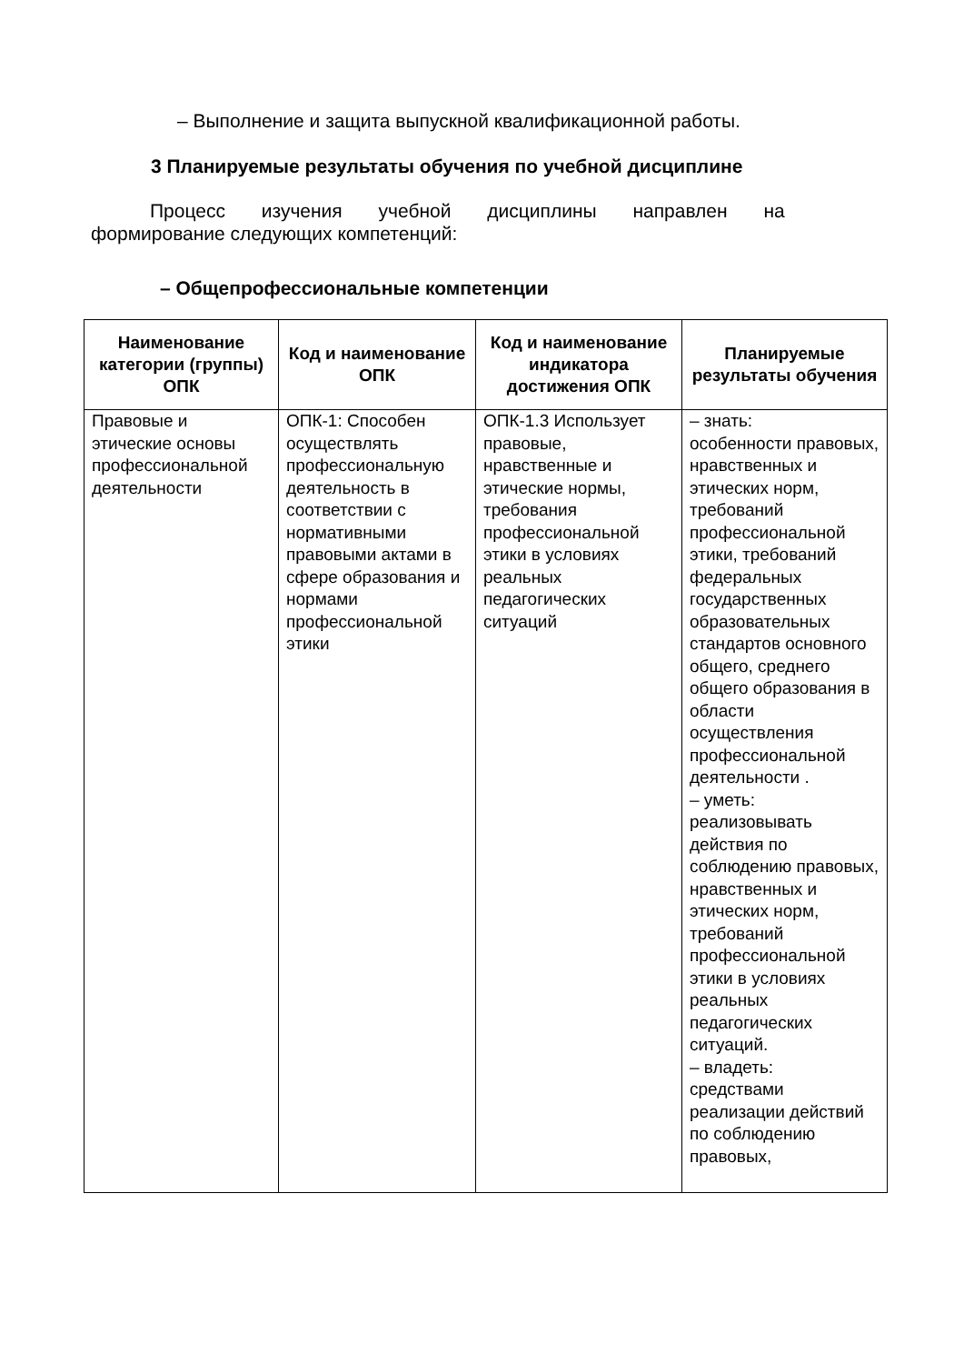– Выполнение и защита выпускной квалификационной работы.
3 Планируемые результаты обучения по учебной дисциплине
Процесс изучения учебной дисциплины направлен на
формирование следующих компетенций:
– Общепрофессиональные компетенции
| Наименование категории (группы) ОПК | Код и наименование ОПК | Код и наименование индикатора достижения ОПК | Планируемые результаты обучения |
| --- | --- | --- | --- |
| Правовые и этические основы профессиональной деятельности | ОПК-1: Способен осуществлять профессиональную деятельность в соответствии с нормативными правовыми актами в сфере образования и нормами профессиональной этики | ОПК-1.3 Использует правовые, нравственные и этические нормы, требования профессиональной этики в условиях реальных педагогических ситуаций | – знать: особенности правовых, нравственных и этических норм, требований профессиональной этики, требований федеральных государственных образовательных стандартов основного общего, среднего общего образования в области осуществления профессиональной деятельности . – уметь: реализовывать действия по соблюдению правовых, нравственных и этических норм, требований профессиональной этики в условиях реальных педагогических ситуаций. – владеть: средствами реализации действий по соблюдению правовых, |